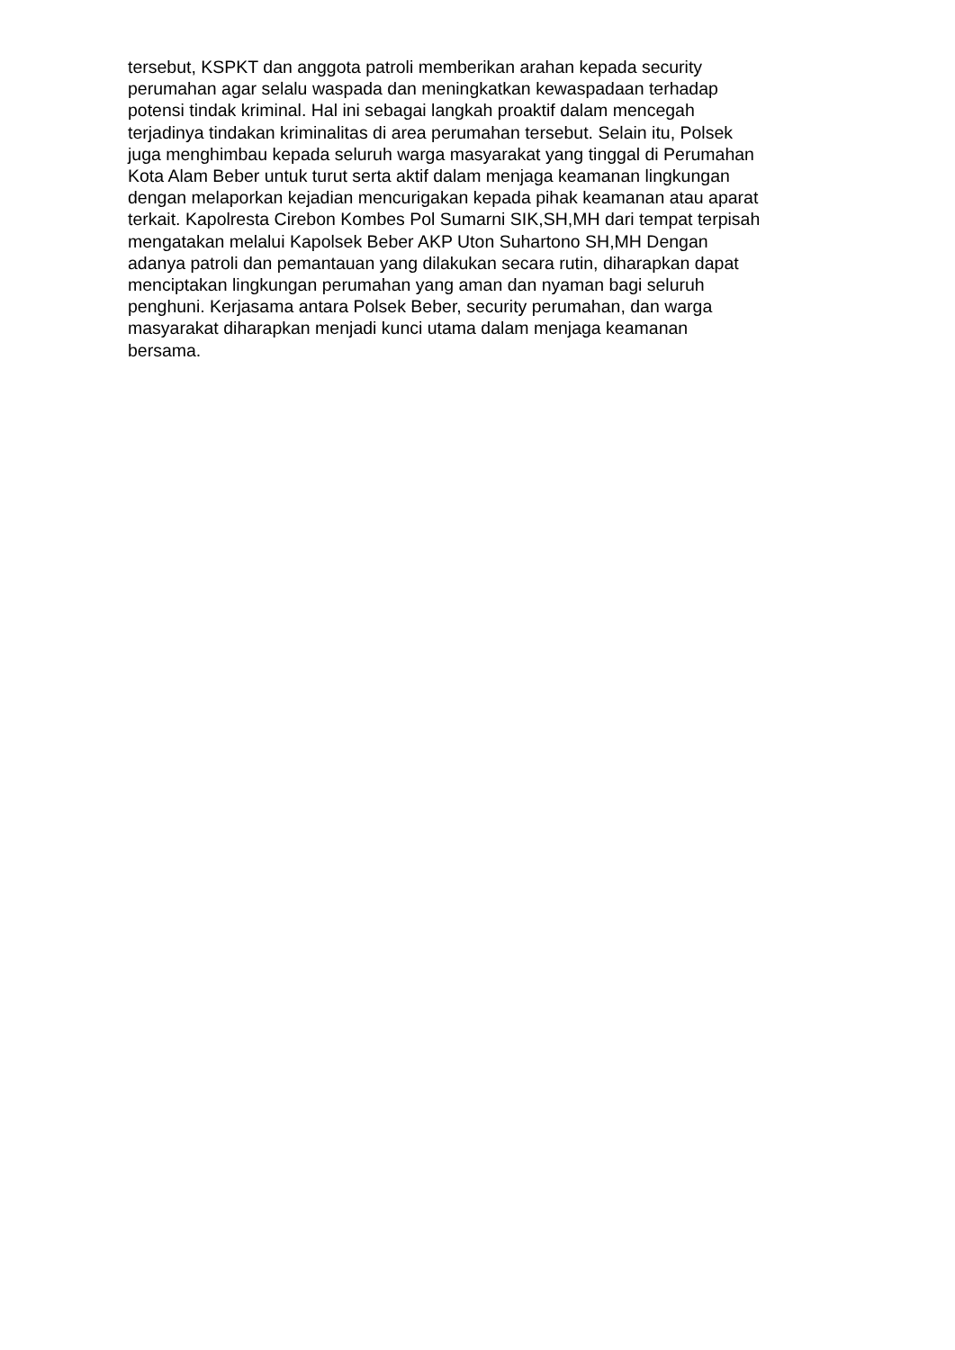tersebut, KSPKT dan anggota patroli memberikan arahan kepada security
perumahan agar selalu waspada dan meningkatkan kewaspadaan terhadap
potensi tindak kriminal. Hal ini sebagai langkah proaktif dalam mencegah
terjadinya tindakan kriminalitas di area perumahan tersebut. Selain itu, Polsek
juga menghimbau kepada seluruh warga masyarakat yang tinggal di Perumahan
Kota Alam Beber untuk turut serta aktif dalam menjaga keamanan lingkungan
dengan melaporkan kejadian mencurigakan kepada pihak keamanan atau aparat
terkait. Kapolresta Cirebon Kombes Pol Sumarni SIK,SH,MH dari tempat terpisah
mengatakan melalui Kapolsek Beber AKP Uton Suhartono SH,MH Dengan
adanya patroli dan pemantauan yang dilakukan secara rutin, diharapkan dapat
menciptakan lingkungan perumahan yang aman dan nyaman bagi seluruh
penghuni. Kerjasama antara Polsek Beber, security perumahan, dan warga
masyarakat diharapkan menjadi kunci utama dalam menjaga keamanan
bersama.